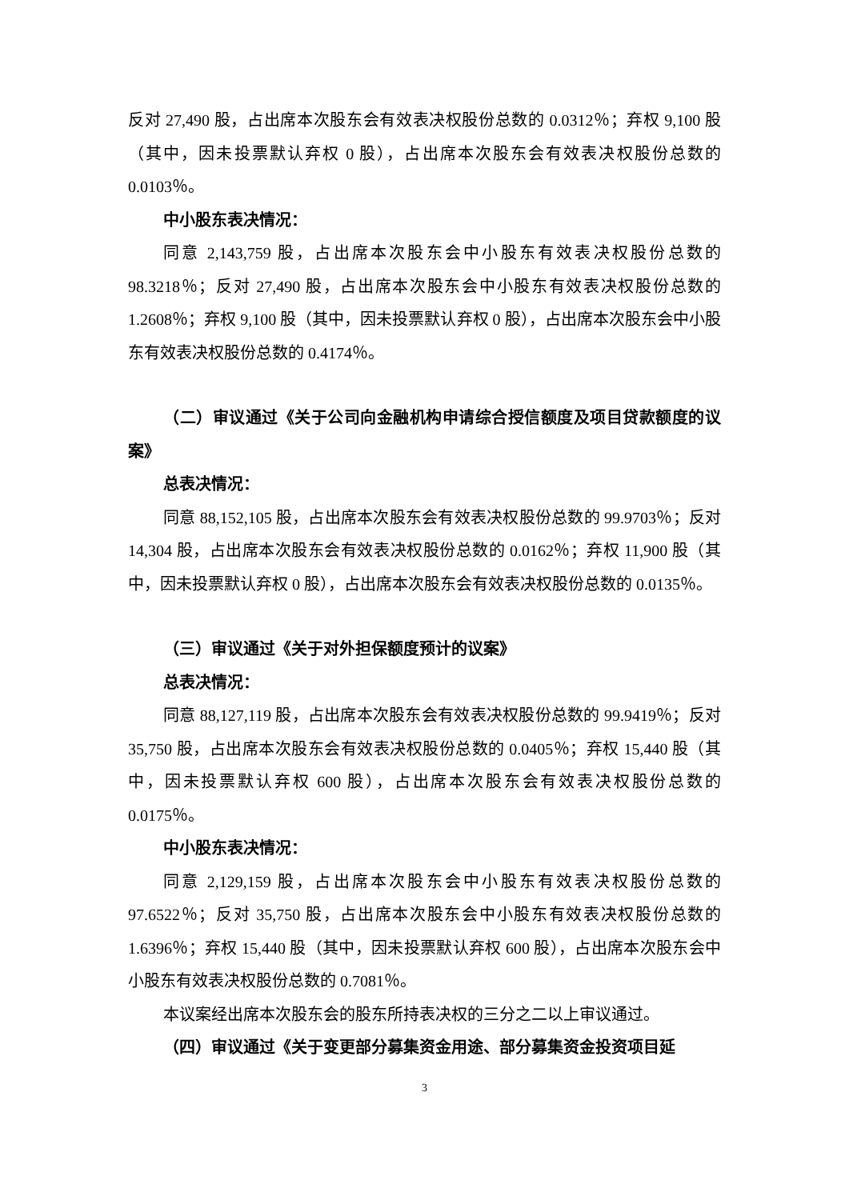反对 27,490 股，占出席本次股东会有效表决权股份总数的 0.0312％；弃权 9,100 股（其中，因未投票默认弃权 0 股），占出席本次股东会有效表决权股份总数的 0.0103％。
中小股东表决情况：
同意 2,143,759 股，占出席本次股东会中小股东有效表决权股份总数的 98.3218％；反对 27,490 股，占出席本次股东会中小股东有效表决权股份总数的 1.2608％；弃权 9,100 股（其中，因未投票默认弃权 0 股），占出席本次股东会中小股东有效表决权股份总数的 0.4174％。
（二）审议通过《关于公司向金融机构申请综合授信额度及项目贷款额度的议案》
总表决情况：
同意 88,152,105 股，占出席本次股东会有效表决权股份总数的 99.9703％；反对 14,304 股，占出席本次股东会有效表决权股份总数的 0.0162％；弃权 11,900 股（其中，因未投票默认弃权 0 股），占出席本次股东会有效表决权股份总数的 0.0135％。
（三）审议通过《关于对外担保额度预计的议案》
总表决情况：
同意 88,127,119 股，占出席本次股东会有效表决权股份总数的 99.9419％；反对 35,750 股，占出席本次股东会有效表决权股份总数的 0.0405％；弃权 15,440 股（其中，因未投票默认弃权 600 股），占出席本次股东会有效表决权股份总数的 0.0175％。
中小股东表决情况：
同意 2,129,159 股，占出席本次股东会中小股东有效表决权股份总数的 97.6522％；反对 35,750 股，占出席本次股东会中小股东有效表决权股份总数的 1.6396％；弃权 15,440 股（其中，因未投票默认弃权 600 股），占出席本次股东会中小股东有效表决权股份总数的 0.7081％。
本议案经出席本次股东会的股东所持表决权的三分之二以上审议通过。
（四）审议通过《关于变更部分募集资金用途、部分募集资金投资项目延
3